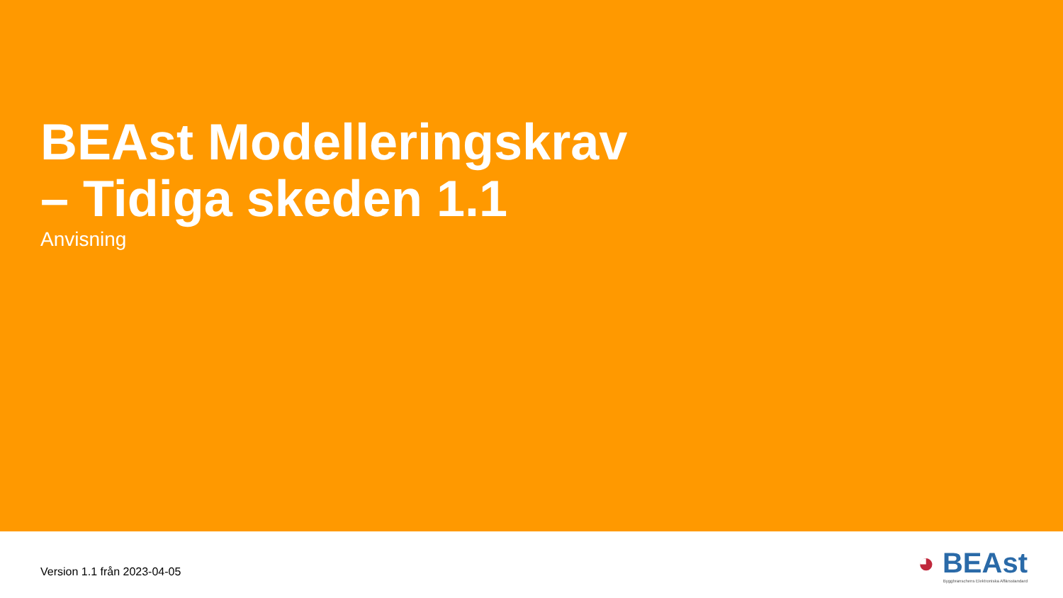BEAst Modelleringskrav
– Tidiga skeden 1.1
Anvisning
Version 1.1 från 2023-04-05
◕ BEAst
Byggbranschens Elektroniska Affärsstandard